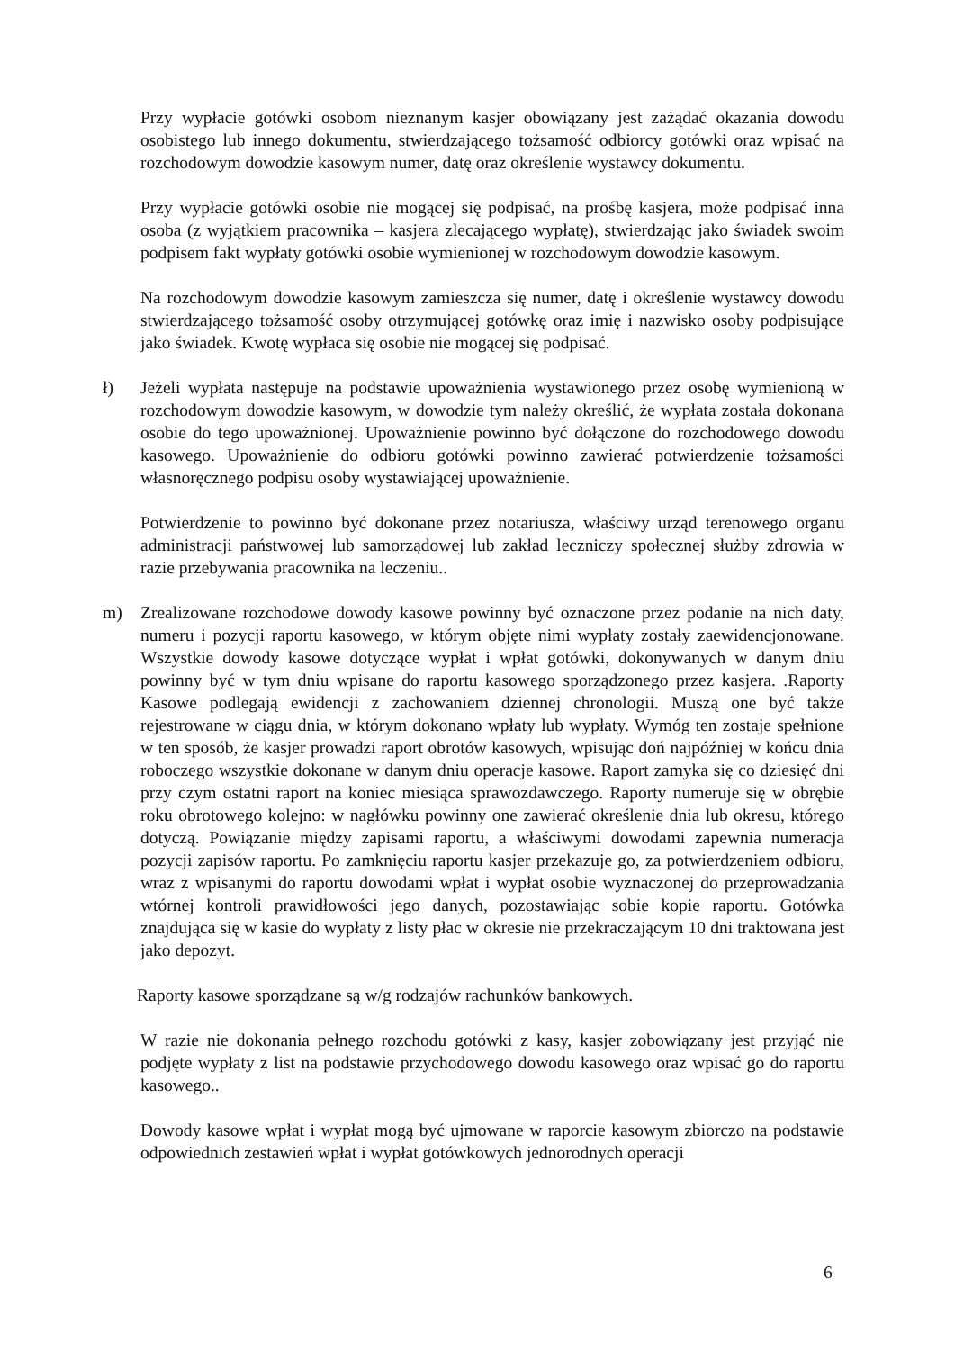Przy wypłacie gotówki osobom nieznanym kasjer obowiązany jest zażądać okazania dowodu osobistego lub innego dokumentu, stwierdzającego tożsamość odbiorcy gotówki oraz wpisać na rozchodowym dowodzie kasowym numer, datę oraz określenie wystawcy dokumentu.
Przy wypłacie gotówki osobie nie mogącej się podpisać, na prośbę kasjera, może podpisać inna osoba (z wyjątkiem pracownika – kasjera zlecającego wypłatę), stwierdzając jako świadek swoim podpisem fakt wypłaty gotówki osobie wymienionej w rozchodowym dowodzie kasowym.
Na rozchodowym dowodzie kasowym zamieszcza się numer, datę i określenie wystawcy dowodu stwierdzającego tożsamość osoby otrzymującej gotówkę oraz imię i nazwisko osoby podpisujące jako świadek. Kwotę wypłaca się osobie nie mogącej się podpisać.
ł) Jeżeli wypłata następuje na podstawie upoważnienia wystawionego przez osobę wymienioną w rozchodowym dowodzie kasowym, w dowodzie tym należy określić, że wypłata została dokonana osobie do tego upoważnionej. Upoważnienie powinno być dołączone do rozchodowego dowodu kasowego. Upoważnienie do odbioru gotówki powinno zawierać potwierdzenie tożsamości własnoręcznego podpisu osoby wystawiającej upoważnienie.
Potwierdzenie to powinno być dokonane przez notariusza, właściwy urząd terenowego organu administracji państwowej lub samorządowej lub zakład leczniczy społecznej służby zdrowia w razie przebywania pracownika na leczeniu..
m) Zrealizowane rozchodowe dowody kasowe powinny być oznaczone przez podanie na nich daty, numeru i pozycji raportu kasowego, w którym objęte nimi wypłaty zostały zaewidencjonowane. Wszystkie dowody kasowe dotyczące wypłat i wpłat gotówki, dokonywanych w danym dniu powinny być w tym dniu wpisane do raportu kasowego sporządzonego przez kasjera. .Raporty Kasowe podlegają ewidencji z zachowaniem dziennej chronologii. Muszą one być także rejestrowane w ciągu dnia, w którym dokonano wpłaty lub wypłaty. Wymóg ten zostaje spełnione w ten sposób, że kasjer prowadzi raport obrotów kasowych, wpisując doń najpóźniej w końcu dnia roboczego wszystkie dokonane w danym dniu operacje kasowe. Raport zamyka się co dziesięć dni przy czym ostatni raport na koniec miesiąca sprawozdawczego. Raporty numeruje się w obrębie roku obrotowego kolejno: w nagłówku powinny one zawierać określenie dnia lub okresu, którego dotyczą. Powiązanie między zapisami raportu, a właściwymi dowodami zapewnia numeracja pozycji zapisów raportu. Po zamknięciu raportu kasjer przekazuje go, za potwierdzeniem odbioru, wraz z wpisanymi do raportu dowodami wpłat i wypłat osobie wyznaczonej do przeprowadzania wtórnej kontroli prawidłowości jego danych, pozostawiając sobie kopie raportu. Gotówka znajdująca się w kasie do wypłaty z listy płac w okresie nie przekraczającym 10 dni traktowana jest jako depozyt.
Raporty kasowe sporządzane są w/g rodzajów rachunków bankowych.
W razie nie dokonania pełnego rozchodu gotówki z kasy, kasjer zobowiązany jest przyjąć nie podjęte wypłaty z list na podstawie przychodowego dowodu kasowego oraz wpisać go do raportu kasowego..
Dowody kasowe wpłat i wypłat mogą być ujmowane w raporcie kasowym zbiorczo na podstawie odpowiednich zestawień wpłat i wypłat gotówkowych jednorodnych operacji
6